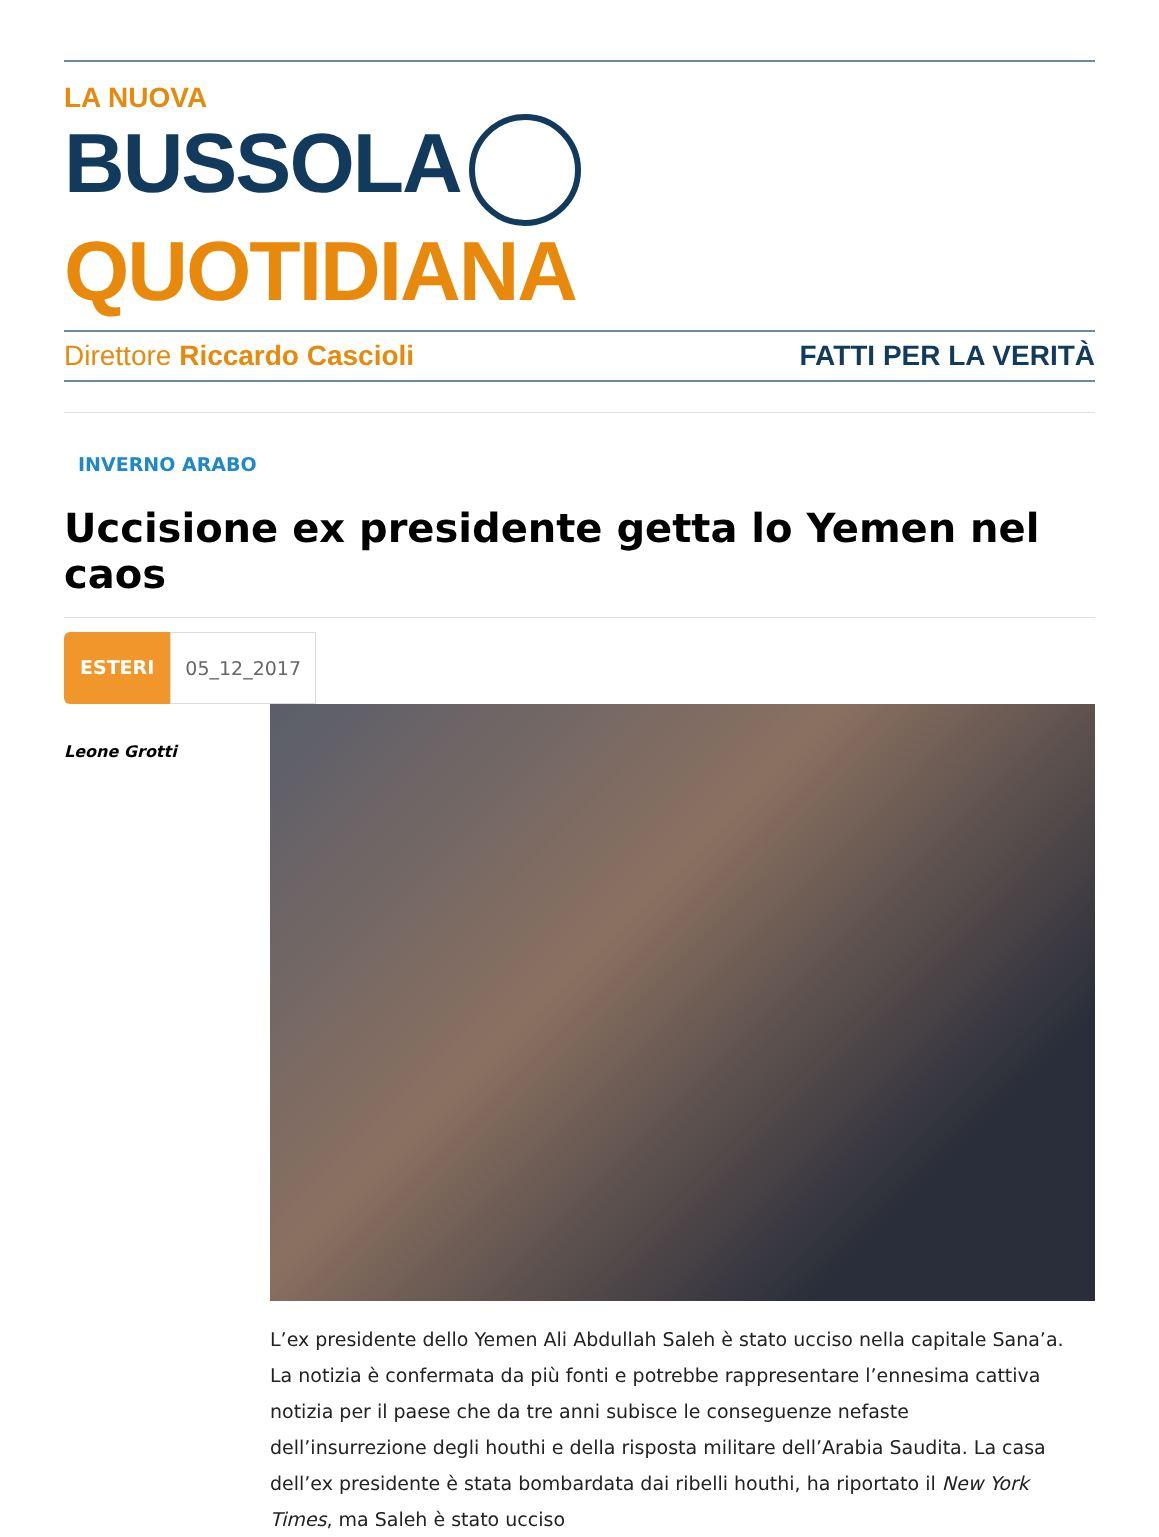LA NUOVA
BUSSOLA QUOTIDIANA
Direttore Riccardo Cascioli FATTI PER LA VERITÀ
INVERNO ARABO
Uccisione ex presidente getta lo Yemen nel caos
ESTERI 05_12_2017
Leone Grotti
L’ex presidente dello Yemen Ali Abdullah Saleh è stato ucciso nella capitale Sana’a. La notizia è confermata da più fonti e potrebbe rappresentare l’ennesima cattiva notizia per il paese che da tre anni subisce le conseguenze nefaste dell’insurrezione degli houthi e della risposta militare dell’Arabia Saudita. La casa dell’ex presidente è stata bombardata dai ribelli houthi, ha riportato il New York Times, ma Saleh è stato ucciso